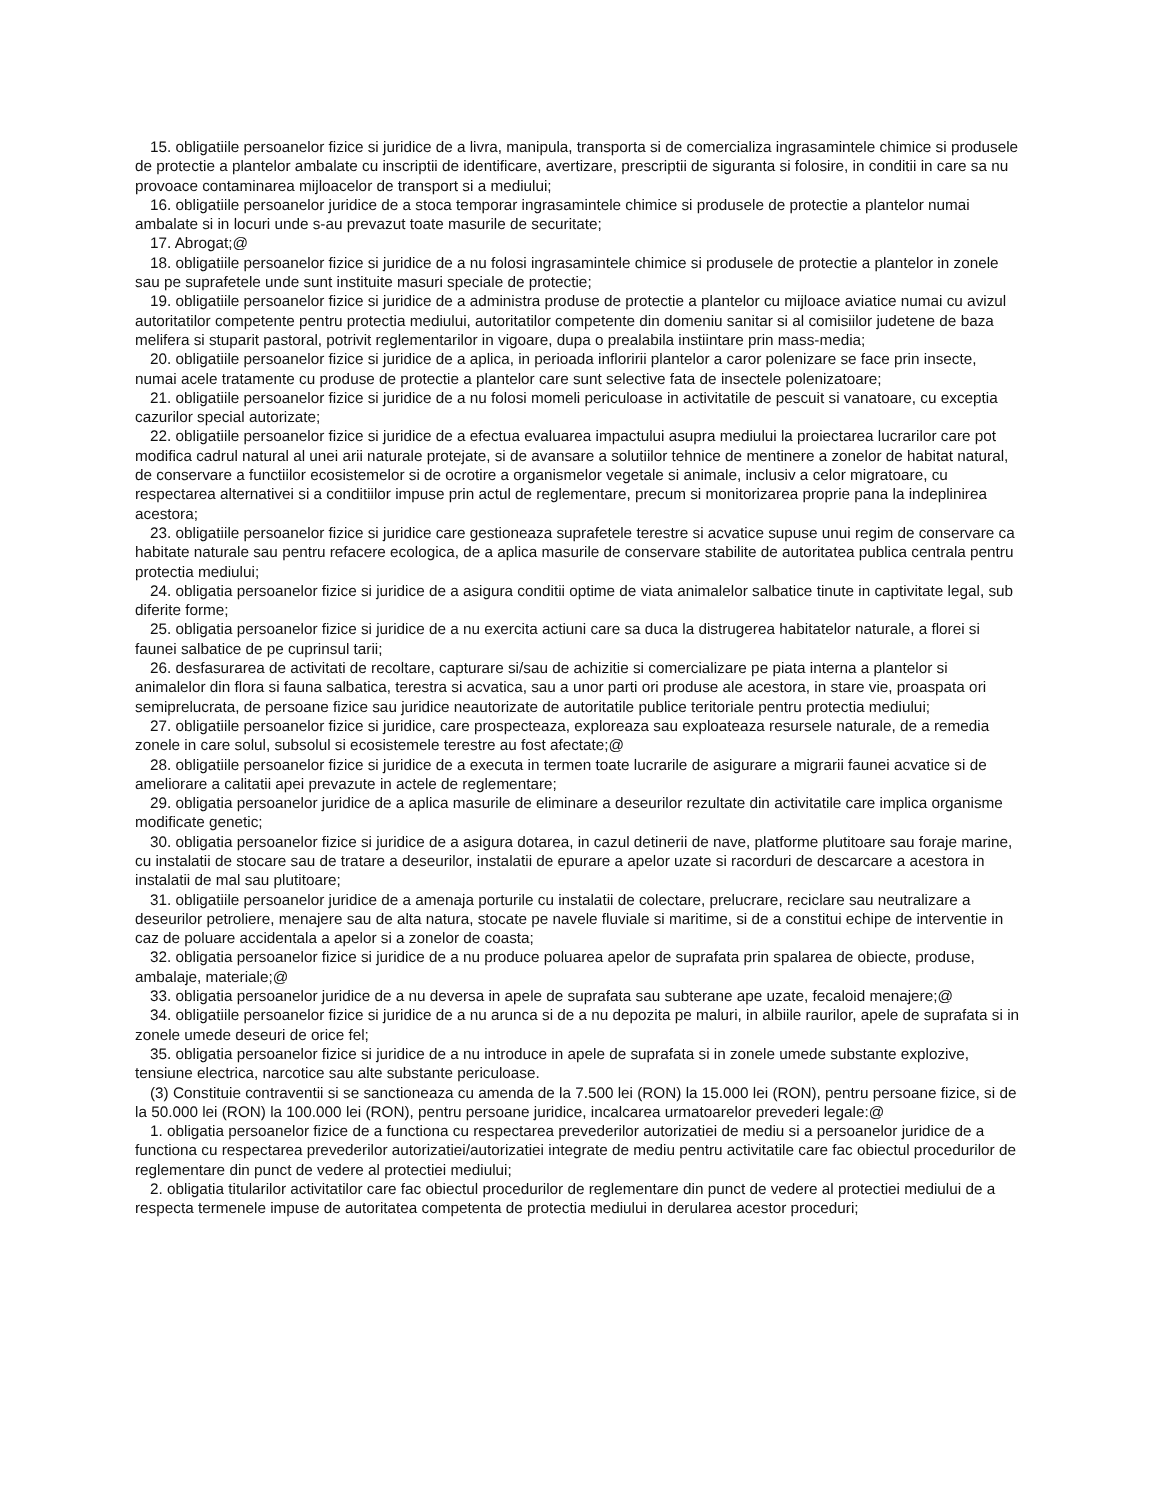15. obligatiile persoanelor fizice si juridice de a livra, manipula, transporta si de comercializa ingrasamintele chimice si produsele de protectie a plantelor ambalate cu inscriptii de identificare, avertizare, prescriptii de siguranta si folosire, in conditii in care sa nu provoace contaminarea mijloacelor de transport si a mediului;
16. obligatiile persoanelor juridice de a stoca temporar ingrasamintele chimice si produsele de protectie a plantelor numai ambalate si in locuri unde s-au prevazut toate masurile de securitate;
17. Abrogat;@
18. obligatiile persoanelor fizice si juridice de a nu folosi ingrasamintele chimice si produsele de protectie a plantelor in zonele sau pe suprafetele unde sunt instituite masuri speciale de protectie;
19. obligatiile persoanelor fizice si juridice de a administra produse de protectie a plantelor cu mijloace aviatice numai cu avizul autoritatilor competente pentru protectia mediului, autoritatilor competente din domeniu sanitar si al comisiilor judetene de baza melifera si stuparit pastoral, potrivit reglementarilor in vigoare, dupa o prealabila instiintare prin mass-media;
20. obligatiile persoanelor fizice si juridice de a aplica, in perioada infloririi plantelor a caror polenizare se face prin insecte, numai acele tratamente cu produse de protectie a plantelor care sunt selective fata de insectele polenizatoare;
21. obligatiile persoanelor fizice si juridice de a nu folosi momeli periculoase in activitatile de pescuit si vanatoare, cu exceptia cazurilor special autorizate;
22. obligatiile persoanelor fizice si juridice de a efectua evaluarea impactului asupra mediului la proiectarea lucrarilor care pot modifica cadrul natural al unei arii naturale protejate, si de avansare a solutiilor tehnice de mentinere a zonelor de habitat natural, de conservare a functiilor ecosistemelor si de ocrotire a organismelor vegetale si animale, inclusiv a celor migratoare, cu respectarea alternativei si a conditiilor impuse prin actul de reglementare, precum si monitorizarea proprie pana la indeplinirea acestora;
23. obligatiile persoanelor fizice si juridice care gestioneaza suprafetele terestre si acvatice supuse unui regim de conservare ca habitate naturale sau pentru refacere ecologica, de a aplica masurile de conservare stabilite de autoritatea publica centrala pentru protectia mediului;
24. obligatia persoanelor fizice si juridice de a asigura conditii optime de viata animalelor salbatice tinute in captivitate legal, sub diferite forme;
25. obligatia persoanelor fizice si juridice de a nu exercita actiuni care sa duca la distrugerea habitatelor naturale, a florei si faunei salbatice de pe cuprinsul tarii;
26. desfasurarea de activitati de recoltare, capturare si/sau de achizitie si comercializare pe piata interna a plantelor si animalelor din flora si fauna salbatica, terestra si acvatica, sau a unor parti ori produse ale acestora, in stare vie, proaspata ori semiprelucrata, de persoane fizice sau juridice neautorizate de autoritatile publice teritoriale pentru protectia mediului;
27. obligatiile persoanelor fizice si juridice, care prospecteaza, exploreaza sau exploateaza resursele naturale, de a remedia zonele in care solul, subsolul si ecosistemele terestre au fost afectate;@
28. obligatiile persoanelor fizice si juridice de a executa in termen toate lucrarile de asigurare a migrarii faunei acvatice si de ameliorare a calitatii apei prevazute in actele de reglementare;
29. obligatia persoanelor juridice de a aplica masurile de eliminare a deseurilor rezultate din activitatile care implica organisme modificate genetic;
30. obligatia persoanelor fizice si juridice de a asigura dotarea, in cazul detinerii de nave, platforme plutitoare sau foraje marine, cu instalatii de stocare sau de tratare a deseurilor, instalatii de epurare a apelor uzate si racorduri de descarcare a acestora in instalatii de mal sau plutitoare;
31. obligatiile persoanelor juridice de a amenaja porturile cu instalatii de colectare, prelucrare, reciclare sau neutralizare a deseurilor petroliere, menajere sau de alta natura, stocate pe navele fluviale si maritime, si de a constitui echipe de interventie in caz de poluare accidentala a apelor si a zonelor de coasta;
32. obligatia persoanelor fizice si juridice de a nu produce poluarea apelor de suprafata prin spalarea de obiecte, produse, ambalaje, materiale;@
33. obligatia persoanelor juridice de a nu deversa in apele de suprafata sau subterane ape uzate, fecaloid menajere;@
34. obligatiile persoanelor fizice si juridice de a nu arunca si de a nu depozita pe maluri, in albiile raurilor, apele de suprafata si in zonele umede deseuri de orice fel;
35. obligatia persoanelor fizice si juridice de a nu introduce in apele de suprafata si in zonele umede substante explozive, tensiune electrica, narcotice sau alte substante periculoase.
(3) Constituie contraventii si se sanctioneaza cu amenda de la 7.500 lei (RON) la 15.000 lei (RON), pentru persoane fizice, si de la 50.000 lei (RON) la 100.000 lei (RON), pentru persoane juridice, incalcarea urmatoarelor prevederi legale:@
1. obligatia persoanelor fizice de a functiona cu respectarea prevederilor autorizatiei de mediu si a persoanelor juridice de a functiona cu respectarea prevederilor autorizatiei/autorizatiei integrate de mediu pentru activitatile care fac obiectul procedurilor de reglementare din punct de vedere al protectiei mediului;
2. obligatia titularilor activitatilor care fac obiectul procedurilor de reglementare din punct de vedere al protectiei mediului de a respecta termenele impuse de autoritatea competenta de protectia mediului in derularea acestor proceduri;